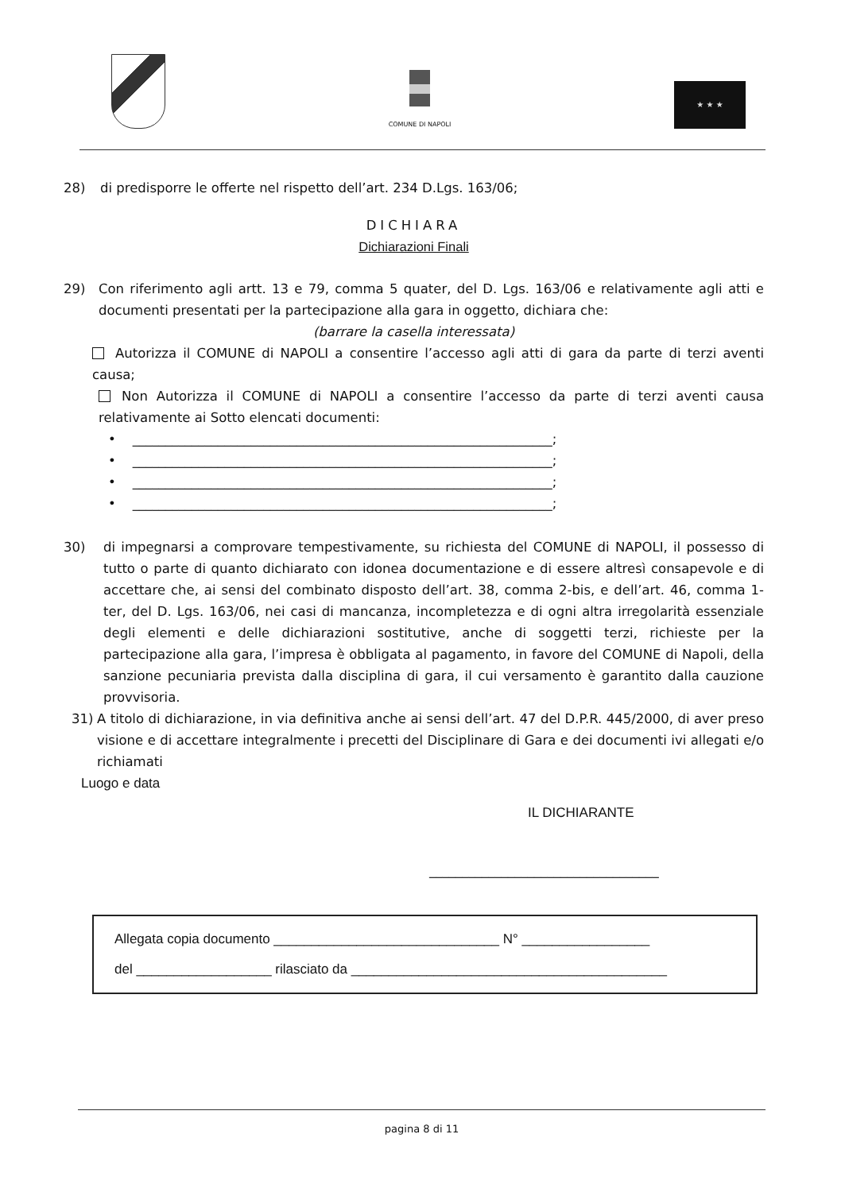COMUNE DI NAPOLI
★ ★ ★
28) di predisporre le offerte nel rispetto dell’art. 234 D.Lgs. 163/06;
DICHIARA
Dichiarazioni Finali
29) Con riferimento agli artt. 13 e 79, comma 5 quater, del D. Lgs. 163/06 e relativamente agli atti e documenti presentati per la partecipazione alla gara in oggetto, dichiara che:
(barrare la casella interessata)
Autorizza il COMUNE di NAPOLI a consentire l’accesso agli atti di gara da parte di terzi aventi causa;
Non Autorizza il COMUNE di NAPOLI a consentire l’accesso da parte di terzi aventi causa relativamente ai Sotto elencati documenti:
• ________________________________________________________________;
• ________________________________________________________________;
• ________________________________________________________________;
• ________________________________________________________________;
30) di impegnarsi a comprovare tempestivamente, su richiesta del COMUNE di NAPOLI, il possesso di tutto o parte di quanto dichiarato con idonea documentazione e di essere altresì consapevole e di accettare che, ai sensi del combinato disposto dell’art. 38, comma 2-bis, e dell’art. 46, comma 1-ter, del D. Lgs. 163/06, nei casi di mancanza, incompletezza e di ogni altra irregolarità essenziale degli elementi e delle dichiarazioni sostitutive, anche di soggetti terzi, richieste per la partecipazione alla gara, l’impresa è obbligata al pagamento, in favore del COMUNE di Napoli, della sanzione pecuniaria prevista dalla disciplina di gara, il cui versamento è garantito dalla cauzione provvisoria.
31) A titolo di dichiarazione, in via definitiva anche ai sensi dell’art. 47 del D.P.R. 445/2000, di aver preso visione e di accettare integralmente i precetti del Disciplinare di Gara e dei documenti ivi allegati e/o richiamati
Luogo e data
IL DICHIARANTE
___________________________________
Allegata copia documento ______________________________ N° _________________
del __________________ rilasciato da __________________________________________
pagina 8 di 11